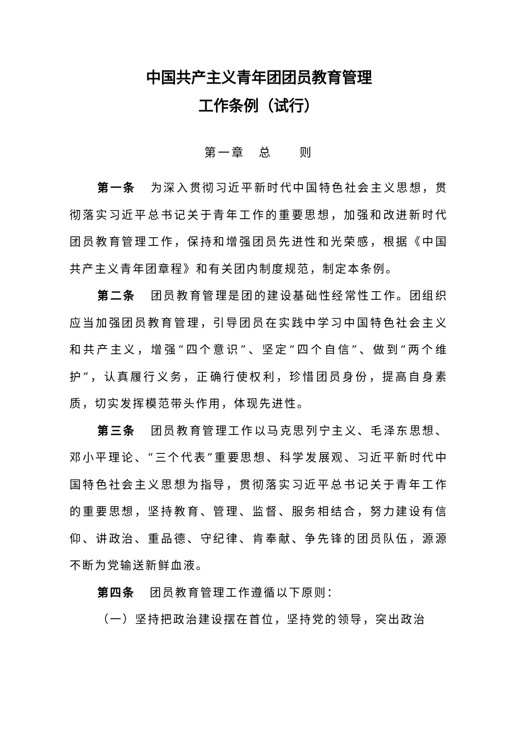中国共产主义青年团团员教育管理
工作条例（试行）
第一章　总　　则
第一条 为深入贯彻习近平新时代中国特色社会主义思想，贯彻落实习近平总书记关于青年工作的重要思想，加强和改进新时代团员教育管理工作，保持和增强团员先进性和光荣感，根据《中国共产主义青年团章程》和有关团内制度规范，制定本条例。
第二条 团员教育管理是团的建设基础性经常性工作。团组织应当加强团员教育管理，引导团员在实践中学习中国特色社会主义和共产主义，增强“四个意识”、坚定“四个自信”、做到“两个维护”，认真履行义务，正确行使权利，珍惜团员身份，提高自身素质，切实发挥模范带头作用，体现先进性。
第三条 团员教育管理工作以马克思列宁主义、毛泽东思想、邓小平理论、“三个代表”重要思想、科学发展观、习近平新时代中国特色社会主义思想为指导，贯彻落实习近平总书记关于青年工作的重要思想，坚持教育、管理、监督、服务相结合，努力建设有信仰、讲政治、重品德、守纪律、肯奉献、争先锋的团员队伍，源源不断为党输送新鲜血液。
第四条 团员教育管理工作遵循以下原则：
（一）坚持把政治建设摆在首位，坚持党的领导，突出政治